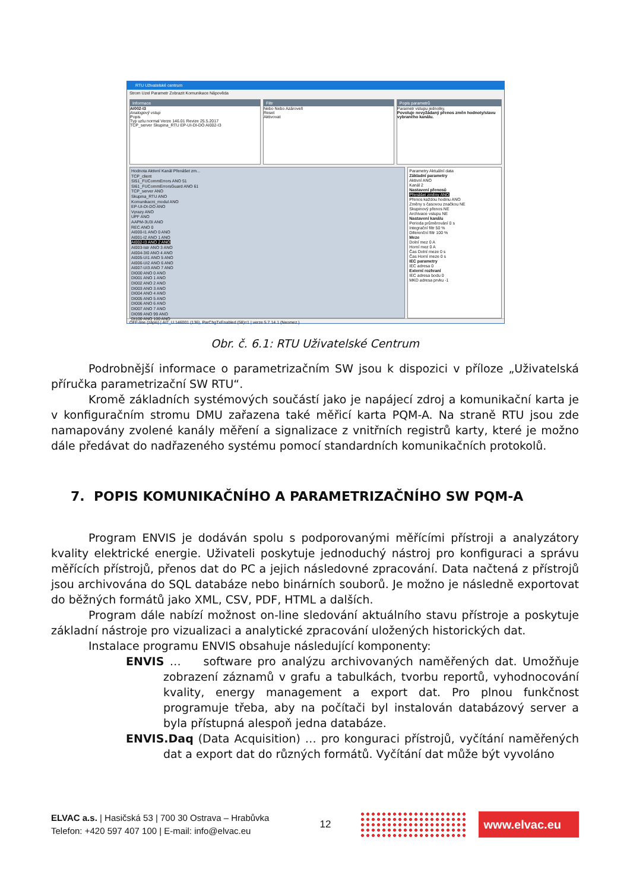RTU Uživatelské centrum
Strom Uzel Parametr Zobrazit Komunikace Nápověda
Informace
AI002-I3
Analogový vstup
Popis
Typ uzlu normal Verze 146.01 Revize 25.5.2017
TCP_server Skupina_RTU EP-UI-DI-DO AI002-I3
Filtr
Nebo Nebo Azároveň
Reset
Aktivovat
Popis parametrů
Parametr vstupu jednotky.
Povoluje nevyžádaný přenos změn hodnoty/stavu vybraného kanálu.
Hodnota Aktivní Kanál Přenášet zm...
TCP_client
SI51_FUCommErrors ANO 51
SI61_FUCommErrorsGuard ANO 61
TCP_server ANO
Skupina_RTU ANO
Komunikacni_modul ANO
EP-UI-DI-DO ANO
Vyrazy ANO
UPF ANO
AAPM-3U3I ANO
REC ANO 0
AI000-I1 ANO 0 ANO
AI001-I2 ANO 1 ANO
AI002-I3 ANO 2 ANO
AI003-Istr ANO 3 ANO
AI004-3I0 ANO 4 ANO
AI005-UI1 ANO 5 ANO
AI006-UI2 ANO 6 ANO
AI007-UI3 ANO 7 ANO
DI000 ANO 0 ANO
DI001 ANO 1 ANO
DI002 ANO 2 ANO
DI003 ANO 3 ANO
DI004 ANO 4 ANO
DI005 ANO 5 ANO
DI006 ANO 6 ANO
DI007 ANO 7 ANO
DI099 ANO 99 ANO
DI100 ANO 100 ANO
Parametry Aktuální data
Základní parametry
Aktivní ANO
Kanál 2
Nastavení přenosů
Přenášet změny ANO
Přenos každou hodinu ANO
Změny s časovou značkou NE
Skupinový přenos NE
Archivace vstupu NE
Nastavení kanálu
Perioda průměrování 0 s
Integrační filtr 50 %
Diferenční filtr 100 %
Meze
Dolní mez 0 A
Horní mez 0 A
Čas Dolní meze 0 s
Čas Horní meze 0 s
IEC parametry
IEC adresa 0
Externí rozhraní
IEC adresa bodu 0
MKD adresa prvku -1
OFF-line (zápis) | AI7_U.146001 (136), ParChgTxEnabled (58)=1 | verze 5.7.14.1 (Neomez.)
Obr. č. 6.1: RTU Uživatelské Centrum
Podrobnější informace o parametrizačním SW jsou k dispozici v příloze „Uživatelská příručka parametrizační SW RTU“.
Kromě základních systémových součástí jako je napájecí zdroj a komunikační karta je v konfiguračním stromu DMU zařazena také měřicí karta PQM-A. Na straně RTU jsou zde namapovány zvolené kanály měření a signalizace z vnitřních registrů karty, které je možno dále předávat do nadřazeného systému pomocí standardních komunikačních protokolů.
7. POPIS KOMUNIKAČNÍHO A PARAMETRIZAČNÍHO SW PQM-A
Program ENVIS je dodáván spolu s podporovanými měřícími přístroji a analyzátory kvality elektrické energie. Uživateli poskytuje jednoduchý nástroj pro konfiguraci a správu měřících přístrojů, přenos dat do PC a jejich následovné zpracování. Data načtená z přístrojů jsou archivována do SQL databáze nebo binárních souborů. Je možno je následně exportovat do běžných formátů jako XML, CSV, PDF, HTML a dalších.
Program dále nabízí možnost on-line sledování aktuálního stavu přístroje a poskytuje základní nástroje pro vizualizaci a analytické zpracování uložených historických dat.
Instalace programu ENVIS obsahuje následující komponenty:
ENVIS … software pro analýzu archivovaných naměřených dat. Umožňuje zobrazení záznamů v grafu a tabulkách, tvorbu reportů, vyhodnocování kvality, energy management a export dat. Pro plnou funkčnost programuje třeba, aby na počítači byl instalován databázový server a byla přístupná alespoň jedna databáze.
ENVIS.Daq (Data Acquisition) … pro konguraci přístrojů, vyčítání naměřených dat a export dat do různých formátů. Vyčítání dat může být vyvoláno
ELVAC a.s. | Hasičská 53 | 700 30 Ostrava – Hrabůvka
Telefon: +420 597 407 100 | E-mail: info@elvac.eu
12
www.elvac.eu